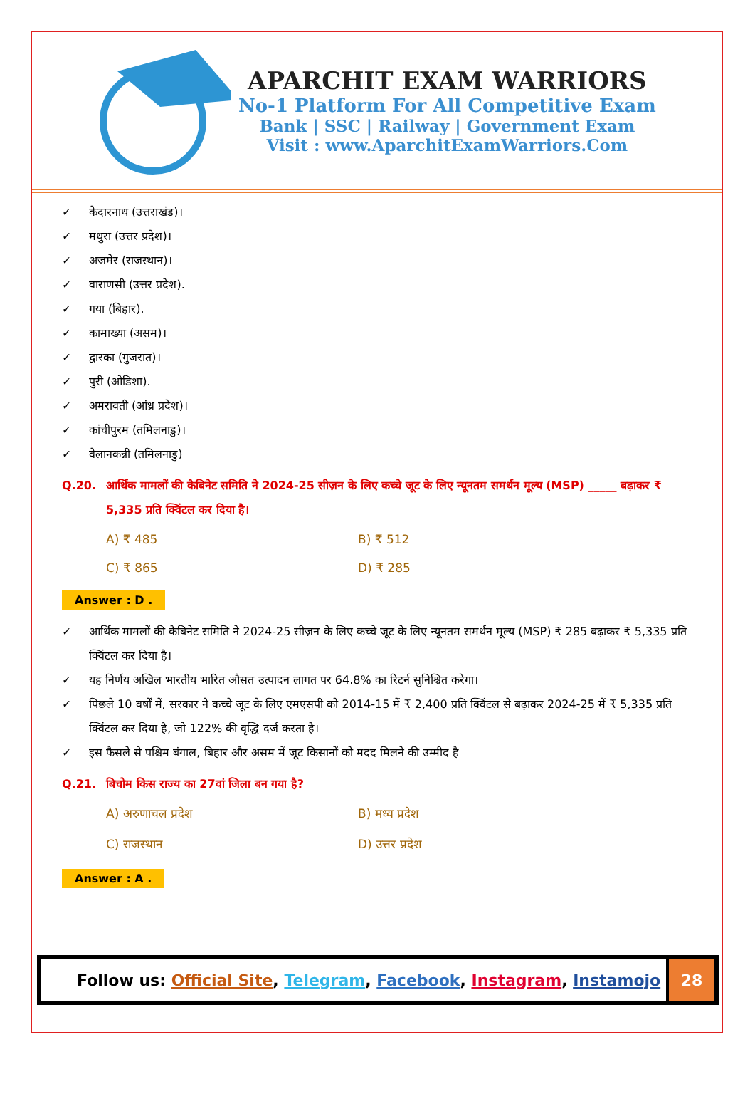APARCHIT EXAM WARRIORS
No-1 Platform For All Competitive Exam
Bank | SSC | Railway | Government Exam
Visit : www.AparchitExamWarriors.Com
✓ केदारनाथ (उत्तराखंड)।
✓ मथुरा (उत्तर प्रदेश)।
✓ अजमेर (राजस्थान)।
✓ वाराणसी (उत्तर प्रदेश).
✓ गया (बिहार).
✓ कामाख्या (असम)।
✓ द्वारका (गुजरात)।
✓ पुरी (ओडिशा).
✓ अमरावती (आंध्र प्रदेश)।
✓ कांचीपुरम (तमिलनाडु)।
✓ वेलानकन्नी (तमिलनाडु)
Q.20. आर्थिक मामलों की कैबिनेट समिति ने 2024-25 सीज़न के लिए कच्चे जूट के लिए न्यूनतम समर्थन मूल्य (MSP) _____ बढ़ाकर ₹ 5,335 प्रति क्विंटल कर दिया है।
A) ₹ 485
B) ₹ 512
C) ₹ 865
D) ₹ 285
Answer : D .
✓ आर्थिक मामलों की कैबिनेट समिति ने 2024-25 सीज़न के लिए कच्चे जूट के लिए न्यूनतम समर्थन मूल्य (MSP) ₹ 285 बढ़ाकर ₹ 5,335 प्रति क्विंटल कर दिया है।
✓ यह निर्णय अखिल भारतीय भारित औसत उत्पादन लागत पर 64.8% का रिटर्न सुनिश्चित करेगा।
✓ पिछले 10 वर्षों में, सरकार ने कच्चे जूट के लिए एमएसपी को 2014-15 में ₹ 2,400 प्रति क्विंटल से बढ़ाकर 2024-25 में ₹ 5,335 प्रति क्विंटल कर दिया है, जो 122% की वृद्धि दर्ज करता है।
✓ इस फैसले से पश्चिम बंगाल, बिहार और असम में जूट किसानों को मदद मिलने की उम्मीद है
Q.21. बिचोम किस राज्य का 27वां जिला बन गया है?
A) अरुणाचल प्रदेश
B) मध्य प्रदेश
C) राजस्थान
D) उत्तर प्रदेश
Answer : A .
Follow us: Official Site, Telegram, Facebook, Instagram, Instamojo
28